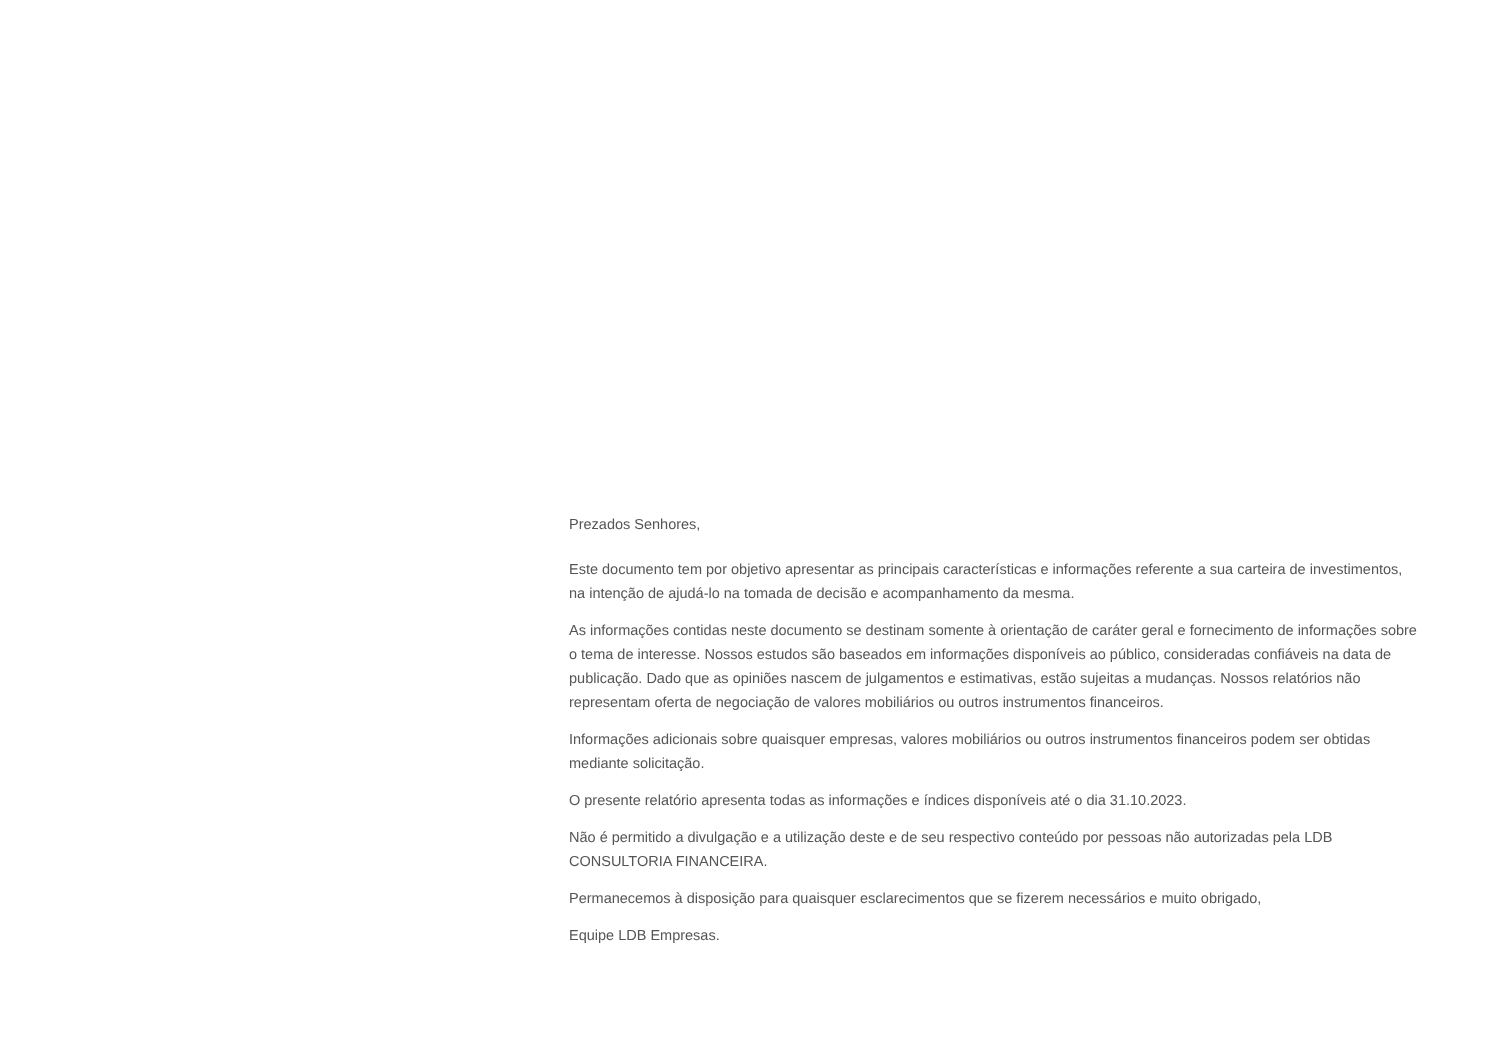Prezados Senhores,
Este documento tem por objetivo apresentar as principais características e informações referente a sua carteira de investimentos, na intenção de ajudá-lo na tomada de decisão e acompanhamento da mesma.
As informações contidas neste documento se destinam somente à orientação de caráter geral e fornecimento de informações sobre o tema de interesse. Nossos estudos são baseados em informações disponíveis ao público, consideradas confiáveis na data de publicação. Dado que as opiniões nascem de julgamentos e estimativas, estão sujeitas a mudanças. Nossos relatórios não representam oferta de negociação de valores mobiliários ou outros instrumentos financeiros.
Informações adicionais sobre quaisquer empresas, valores mobiliários ou outros instrumentos financeiros podem ser obtidas mediante solicitação.
O presente relatório apresenta todas as informações e índices disponíveis até o dia 31.10.2023.
Não é permitido a divulgação e a utilização deste e de seu respectivo conteúdo por pessoas não autorizadas pela LDB CONSULTORIA FINANCEIRA.
Permanecemos à disposição para quaisquer esclarecimentos que se fizerem necessários e muito obrigado,
Equipe LDB Empresas.